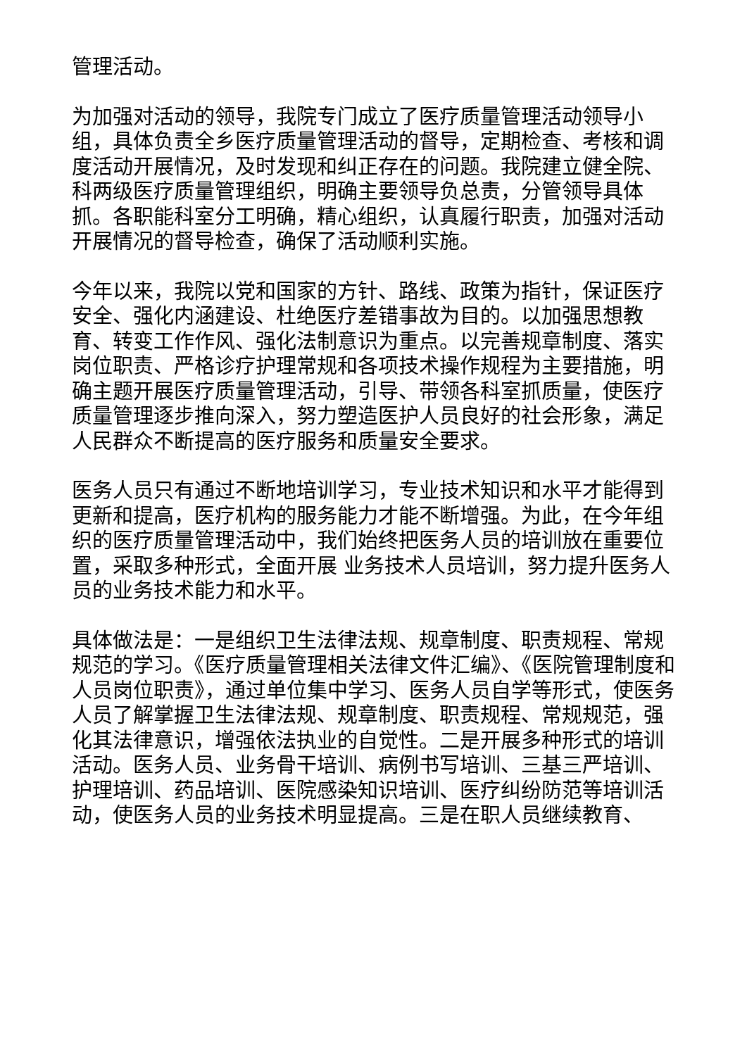管理活动。
为加强对活动的领导，我院专门成立了医疗质量管理活动领导小组，具体负责全乡医疗质量管理活动的督导，定期检查、考核和调度活动开展情况，及时发现和纠正存在的问题。我院建立健全院、科两级医疗质量管理组织，明确主要领导负总责，分管领导具体抓。各职能科室分工明确，精心组织，认真履行职责，加强对活动开展情况的督导检查，确保了活动顺利实施。
今年以来，我院以党和国家的方针、路线、政策为指针，保证医疗安全、强化内涵建设、杜绝医疗差错事故为目的。以加强思想教育、转变工作作风、强化法制意识为重点。以完善规章制度、落实岗位职责、严格诊疗护理常规和各项技术操作规程为主要措施，明确主题开展医疗质量管理活动，引导、带领各科室抓质量，使医疗质量管理逐步推向深入，努力塑造医护人员良好的社会形象，满足人民群众不断提高的医疗服务和质量安全要求。
医务人员只有通过不断地培训学习，专业技术知识和水平才能得到更新和提高，医疗机构的服务能力才能不断增强。为此，在今年组织的医疗质量管理活动中，我们始终把医务人员的培训放在重要位置，采取多种形式，全面开展 业务技术人员培训，努力提升医务人员的业务技术能力和水平。
具体做法是：一是组织卫生法律法规、规章制度、职责规程、常规规范的学习。《医疗质量管理相关法律文件汇编》、《医院管理制度和人员岗位职责》，通过单位集中学习、医务人员自学等形式，使医务人员了解掌握卫生法律法规、规章制度、职责规程、常规规范，强化其法律意识，增强依法执业的自觉性。二是开展多种形式的培训活动。医务人员、业务骨干培训、病例书写培训、三基三严培训、护理培训、药品培训、医院感染知识培训、医疗纠纷防范等培训活动，使医务人员的业务技术明显提高。三是在职人员继续教育、